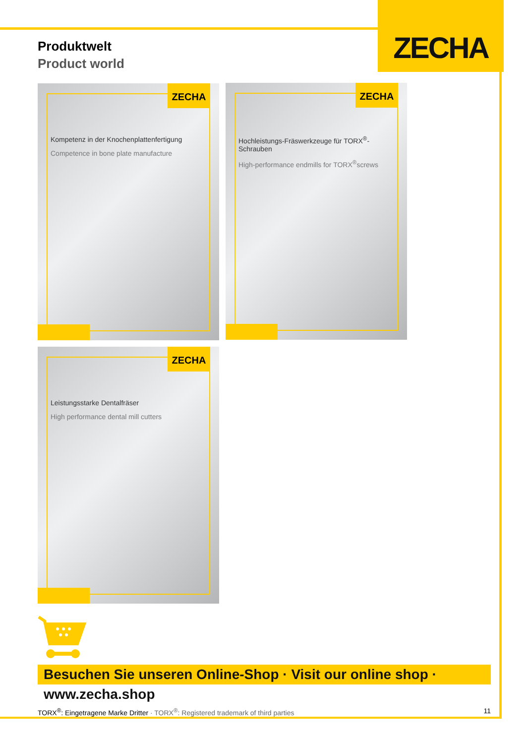ZECHA
Produktwelt
Product world
ZECHA
Kompetenz in der Knochenplattenfertigung
Competence in bone plate manufacture
ZECHA
Hochleistungs-Fräswerkzeuge für TORX<sup>®</sup>-Schrauben
High-performance endmills for TORX<sup>®</sup>screws
ZECHA
Leistungsstarke Dentalfräser
High performance dental mill cutters
Besuchen Sie unseren Online-Shop · Visit our online shop · www.zecha.shop
TORX<sup>®</sup>: Eingetragene Marke Dritter · TORX<sup>®</sup>: Registered trademark of third parties
11